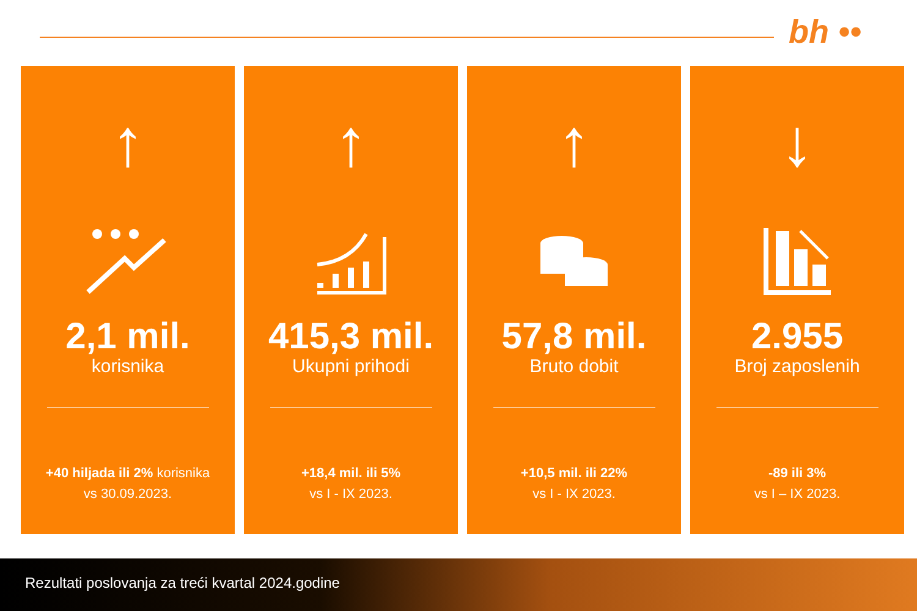bh ••
↑
2,1 mil.
korisnika
+40 hiljada ili 2% korisnika
vs 30.09.2023.
↑
415,3 mil.
Ukupni prihodi
+18,4 mil. ili 5%
vs I - IX 2023.
↑
57,8 mil.
Bruto dobit
+10,5 mil. ili 22%
vs I - IX 2023.
↓
2.955
Broj zaposlenih
-89 ili 3%
vs I – IX 2023.
Rezultati poslovanja za treći kvartal 2024.godine